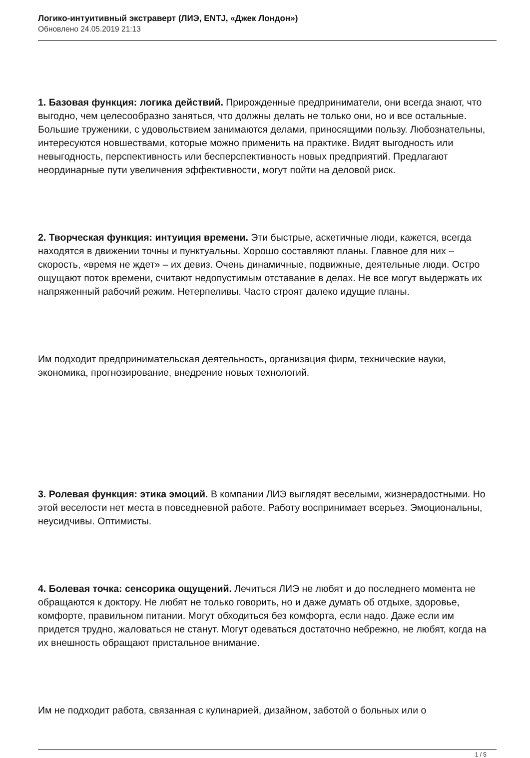Логико-интуитивный экстраверт (ЛИЭ, ENTJ, «Джек Лондон»)
Обновлено 24.05.2019 21:13
1. Базовая функция: логика действий. Прирожденные предприниматели, они всегда знают, что выгодно, чем целесообразно заняться, что должны делать не только они, но и все остальные. Большие труженики, с удовольствием занимаются делами, приносящими пользу. Любознательны, интересуются новшествами, которые можно применить на практике. Видят выгодность или невыгодность, перспективность или бесперспективность новых предприятий. Предлагают неординарные пути увеличения эффективности, могут пойти на деловой риск.
2. Творческая функция: интуиция времени. Эти быстрые, аскетичные люди, кажется, всегда находятся в движении точны и пунктуальны. Хорошо составляют планы. Главное для них – скорость, «время не ждет» – их девиз. Очень динамичные, подвижные, деятельные люди. Остро ощущают поток времени, считают недопустимым отставание в делах. Не все могут выдержать их напряженный рабочий режим. Нетерпеливы. Часто строят далеко идущие планы.
Им подходит предпринимательская деятельность, организация фирм, технические науки, экономика, прогнозирование, внедрение новых технологий.
3. Ролевая функция: этика эмоций. В компании ЛИЭ выглядят веселыми, жизнерадостными. Но этой веселости нет места в повседневной работе. Работу воспринимает всерьез. Эмоциональны, неусидчивы. Оптимисты.
4. Болевая точка: сенсорика ощущений. Лечиться ЛИЭ не любят и до последнего момента не обращаются к доктору. Не любят не только говорить, но и даже думать об отдыхе, здоровье, комфорте, правильном питании. Могут обходиться без комфорта, если надо. Даже если им придется трудно, жаловаться не станут. Могут одеваться достаточно небрежно, не любят, когда на их внешность обращают пристальное внимание.
Им не подходит работа, связанная с кулинарией, дизайном, заботой о больных или о
1 / 5